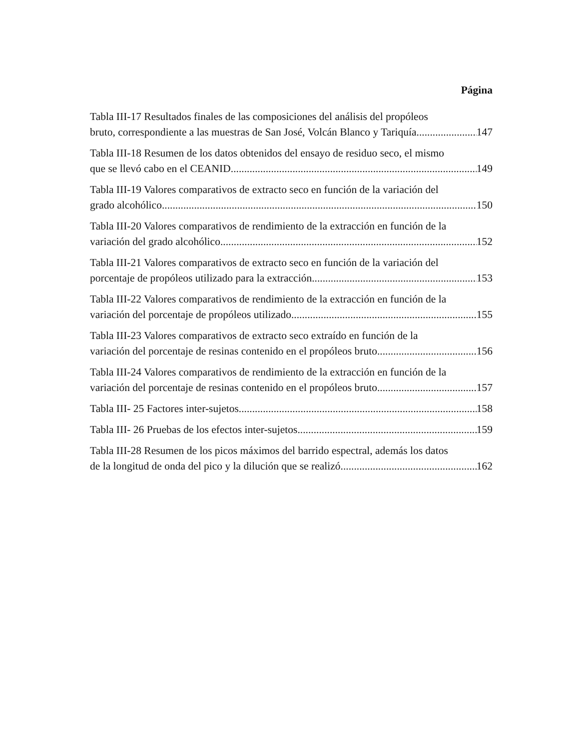Página
Tabla III-17 Resultados finales de las composiciones del análisis del propóleos
bruto, correspondiente a las muestras de San José, Volcán Blanco y Tariquía 147
Tabla III-18 Resumen de los datos obtenidos del ensayo de residuo seco, el mismo
que se llevó cabo en el CEANID. 149
Tabla III-19 Valores comparativos de extracto seco en función de la variación del
grado alcohólico. 150
Tabla III-20 Valores comparativos de rendimiento de la extracción en función de la
variación del grado alcohólico. 152
Tabla III-21 Valores comparativos de extracto seco en función de la variación del
porcentaje de propóleos utilizado para la extracción. 153
Tabla III-22 Valores comparativos de rendimiento de la extracción en función de la
variación del porcentaje de propóleos utilizado 155
Tabla III-23 Valores comparativos de extracto seco extraído en función de la
variación del porcentaje de resinas contenido en el propóleos bruto 156
Tabla III-24 Valores comparativos de rendimiento de la extracción en función de la
variación del porcentaje de resinas contenido en el propóleos bruto 157
Tabla III- 25 Factores inter-sujetos 158
Tabla III- 26 Pruebas de los efectos inter-sujetos 159
Tabla III-28 Resumen de los picos máximos del barrido espectral, además los datos
de la longitud de onda del pico y la dilución que se realizó. 162